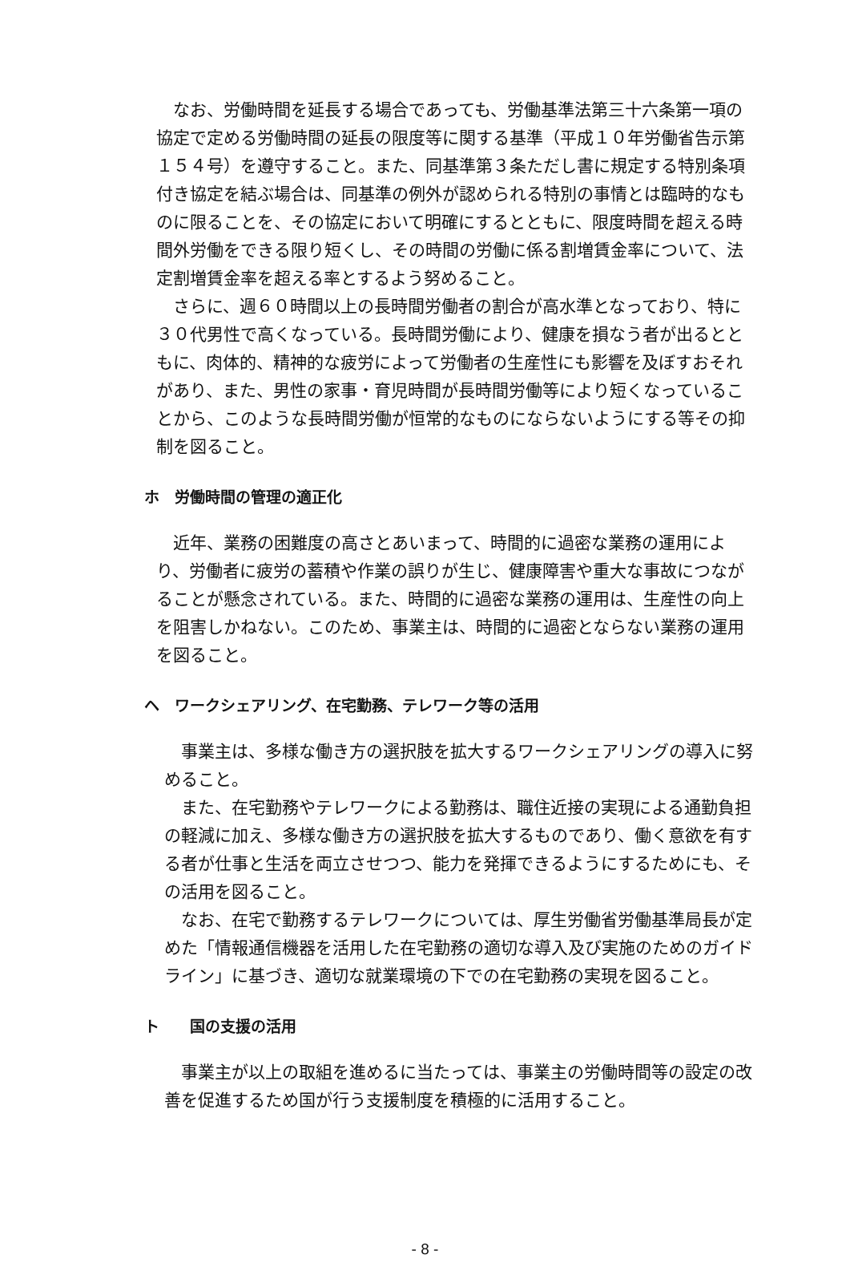なお、労働時間を延長する場合であっても、労働基準法第三十六条第一項の協定で定める労働時間の延長の限度等に関する基準（平成１０年労働省告示第１５４号）を遵守すること。また、同基準第３条ただし書に規定する特別条項付き協定を結ぶ場合は、同基準の例外が認められる特別の事情とは臨時的なものに限ることを、その協定において明確にするとともに、限度時間を超える時間外労働をできる限り短くし、その時間の労働に係る割増賃金率について、法定割増賃金率を超える率とするよう努めること。
さらに、週６０時間以上の長時間労働者の割合が高水準となっており、特に３０代男性で高くなっている。長時間労働により、健康を損なう者が出るとともに、肉体的、精神的な疲労によって労働者の生産性にも影響を及ぼすおそれがあり、また、男性の家事・育児時間が長時間労働等により短くなっていることから、このような長時間労働が恒常的なものにならないようにする等その抑制を図ること。
ホ　労働時間の管理の適正化
近年、業務の困難度の高さとあいまって、時間的に過密な業務の運用により、労働者に疲労の蓄積や作業の誤りが生じ、健康障害や重大な事故につながることが懸念されている。また、時間的に過密な業務の運用は、生産性の向上を阻害しかねない。このため、事業主は、時間的に過密とならない業務の運用を図ること。
ヘ　ワークシェアリング、在宅勤務、テレワーク等の活用
事業主は、多様な働き方の選択肢を拡大するワークシェアリングの導入に努めること。
また、在宅勤務やテレワークによる勤務は、職住近接の実現による通勤負担の軽減に加え、多様な働き方の選択肢を拡大するものであり、働く意欲を有する者が仕事と生活を両立させつつ、能力を発揮できるようにするためにも、その活用を図ること。
なお、在宅で勤務するテレワークについては、厚生労働省労働基準局長が定めた「情報通信機器を活用した在宅勤務の適切な導入及び実施のためのガイドライン」に基づき、適切な就業環境の下での在宅勤務の実現を図ること。
ト　　国の支援の活用
事業主が以上の取組を進めるに当たっては、事業主の労働時間等の設定の改善を促進するため国が行う支援制度を積極的に活用すること。
- 8 -